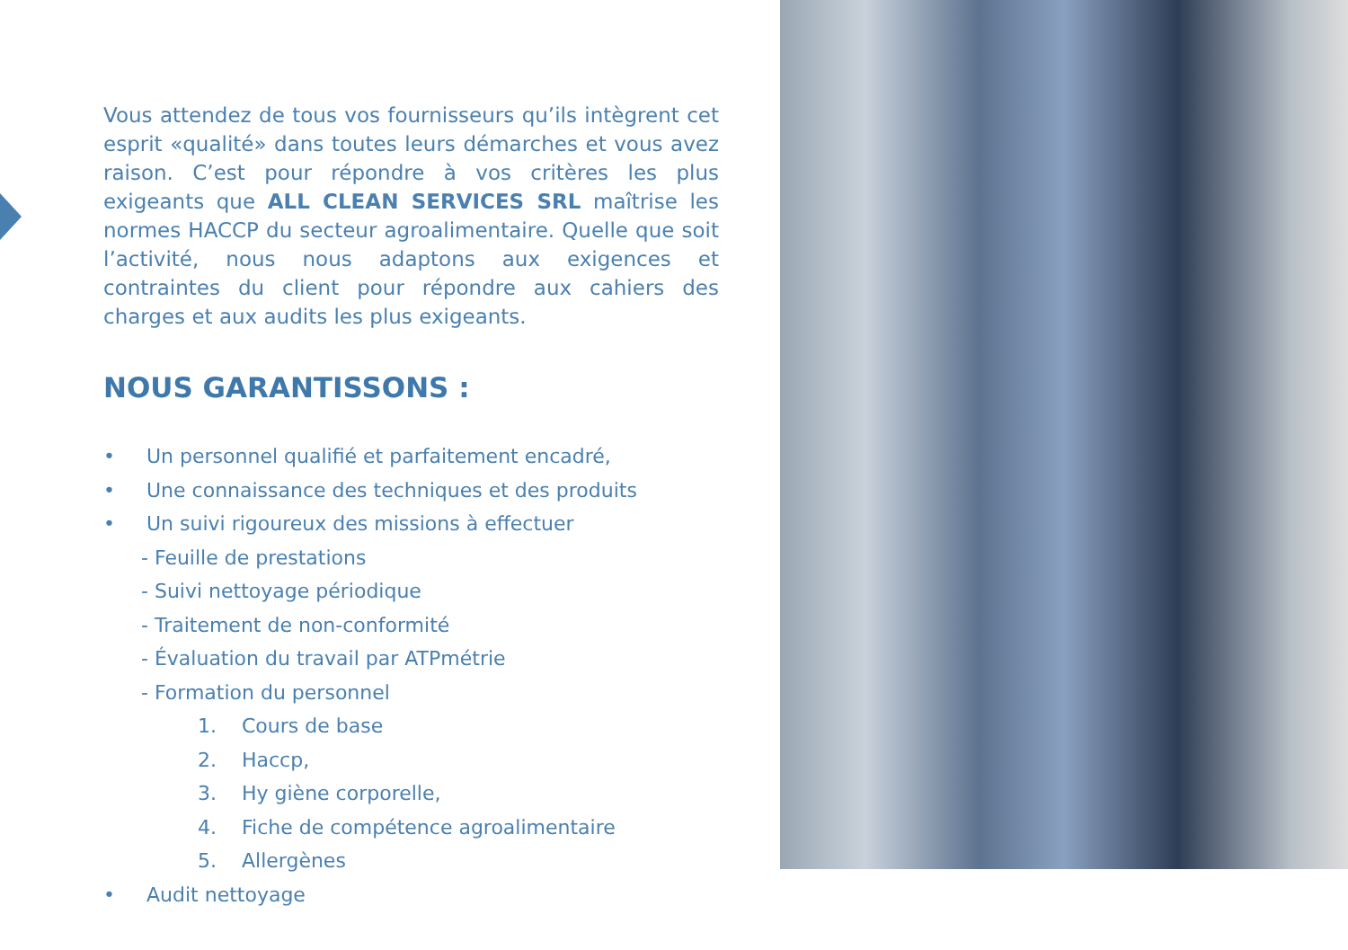Vous attendez de tous vos fournisseurs qu’ils intègrent cet esprit «qualité» dans toutes leurs démarches et vous avez raison. C’est pour répondre à vos critères les plus exigeants que ALL CLEAN SERVICES SRL maîtrise les normes HACCP du secteur agroalimentaire. Quelle que soit l’activité, nous nous adaptons aux exigences et contraintes du client pour répondre aux cahiers des charges et aux audits les plus exigeants.
NOUS GARANTISSONS :
• Un personnel qualifié et parfaitement encadré,
• Une connaissance des techniques et des produits
• Un suivi rigoureux des missions à effectuer
- Feuille de prestations
- Suivi nettoyage périodique
- Traitement de non-conformité
- Évaluation du travail par ATPmétrie
- Formation du personnel
1. Cours de base
2. Haccp,
3. Hy giène corporelle,
4. Fiche de compétence agroalimentaire
5. Allergènes
• Audit nettoyage